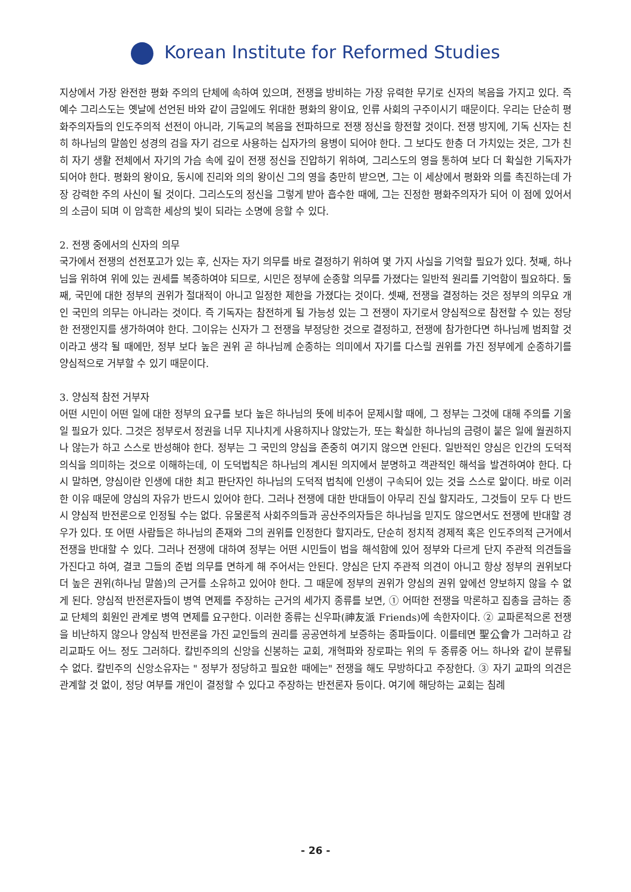Korean Institute for Reformed Studies
지상에서 가장 완전한 평화 주의의 단체에 속하여 있으며, 전쟁을 방비하는 가장 유력한 무기로 신자의 복음을 가지고 있다. 즉 예수 그리스도는 옛날에 선언된 바와 같이 금일에도 위대한 평화의 왕이요, 인류 사회의 구주이시기 때문이다. 우리는 단순히 평화주의자들의 인도주의적 선전이 아니라, 기독교의 복음을 전파하므로 전쟁 정신을 항전할 것이다. 전쟁 방지에, 기독 신자는 친히 하나님의 말씀인 성경의 검을 자기 검으로 사용하는 십자가의 용병이 되어야 한다. 그 보다도 한층 더 가치있는 것은, 그가 친히 자기 생활 전체에서 자기의 가슴 속에 깊이 전쟁 정신을 진압하기 위하여, 그리스도의 영을 통하여 보다 더 확실한 기독자가 되어야 한다. 평화의 왕이요, 동시에 진리와 의의 왕이신 그의 영을 충만히 받으면, 그는 이 세상에서 평화와 의를 촉진하는데 가장 강력한 주의 사신이 될 것이다. 그리스도의 정신을 그렇게 받아 흡수한 때에, 그는 진정한 평화주의자가 되어 이 점에 있어서의 소금이 되며 이 암흑한 세상의 빛이 되라는 소명에 응할 수 있다.
2. 전쟁 중에서의 신자의 의무
국가에서 전쟁의 선전포고가 있는 후, 신자는 자기 의무를 바로 결정하기 위하여 몇 가지 사실을 기억할 필요가 있다. 첫째, 하나님을 위하여 위에 있는 권세를 복종하여야 되므로, 시민은 정부에 순종할 의무를 가졌다는 일반적 원리를 기억함이 필요하다. 둘째, 국민에 대한 정부의 권위가 절대적이 아니고 일정한 제한을 가졌다는 것이다. 셋째, 전쟁을 결정하는 것은 정부의 의무요 개인 국민의 의무는 아니라는 것이다. 즉 기독자는 참전하게 될 가능성 있는 그 전쟁이 자기로서 양심적으로 참전할 수 있는 정당한 전쟁인지를 생가하여야 한다. 그이유는 신자가 그 전쟁을 부정당한 것으로 결정하고, 전쟁에 참가한다면 하나님께 범죄할 것이라고 생각 될 때에만, 정부 보다 높은 권위 곧 하나님께 순종하는 의미에서 자기를 다스릴 권위를 가진 정부에게 순종하기를 양심적으로 거부할 수 있기 때문이다.
3. 양심적 참전 거부자
어떤 시민이 어떤 일에 대한 정부의 요구를 보다 높은 하나님의 뜻에 비추어 문제시할 때에, 그 정부는 그것에 대해 주의를 기울일 필요가 있다. 그것은 정부로서 정권을 너무 지나치게 사용하지나 않았는가, 또는 확실한 하나님의 금령이 붙은 일에 월권하지나 않는가 하고 스스로 반성해야 한다. 정부는 그 국민의 양심을 존중히 여기지 않으면 안된다. 일반적인 양심은 인간의 도덕적 의식을 의미하는 것으로 이해하는데, 이 도덕법칙은 하나님의 계시된 의지에서 분명하고 객관적인 해석을 발견하여야 한다. 다시 말하면, 양심이란 인생에 대한 최고 판단자인 하나님의 도덕적 법칙에 인생이 구속되어 있는 것을 스스로 앎이다. 바로 이러한 이유 때문에 양심의 자유가 반드시 있어야 한다. 그러나 전쟁에 대한 반대들이 아무리 진실 할지라도, 그것들이 모두 다 반드시 양심적 반전론으로 인정될 수는 없다. 유물론적 사회주의들과 공산주의자들은 하나님을 믿지도 않으면서도 전쟁에 반대할 경우가 있다. 또 어떤 사람들은 하나님의 존재와 그의 권위를 인정한다 할지라도, 단순히 정치적 경제적 혹은 인도주의적 근거에서 전쟁을 반대할 수 있다. 그러나 전쟁에 대하여 정부는 어떤 시민들이 법을 해석함에 있어 정부와 다르게 단지 주관적 의견들을 가진다고 하여, 결코 그들의 준법 의무를 면하게 해 주어서는 안된다. 양심은 단지 주관적 의견이 아니고 항상 정부의 권위보다 더 높은 권위(하나님 말씀)의 근거를 소유하고 있어야 한다. 그 때문에 정부의 권위가 양심의 권위 앞에선 양보하지 않을 수 없게 된다. 양심적 반전론자들이 병역 면제를 주장하는 근거의 세가지 종류를 보면, ① 어떠한 전쟁을 막론하고 집총을 금하는 종교 단체의 회원인 관계로 병역 면제를 요구한다. 이러한 종류는 신우파(神友派 Friends)에 속한자이다. ② 교파론적으론 전쟁을 비난하지 않으나 양심적 반전론을 가진 교인들의 권리를 공공연하게 보증하는 종파들이다. 이를테면 聖公會가 그러하고 감리교파도 어느 정도 그러하다. 칼빈주의의 신앙을 신봉하는 교회, 개혁파와 장로파는 위의 두 종류중 어느 하나와 같이 분류될 수 없다. 칼빈주의 신앙소유자는 " 정부가 정당하고 필요한 때에는" 전쟁을 해도 무방하다고 주장한다. ③ 자기 교파의 의견은 관계할 것 없이, 정당 여부를 개인이 결정할 수 있다고 주장하는 반전론자 등이다. 여기에 해당하는 교회는 침례
- 26 -